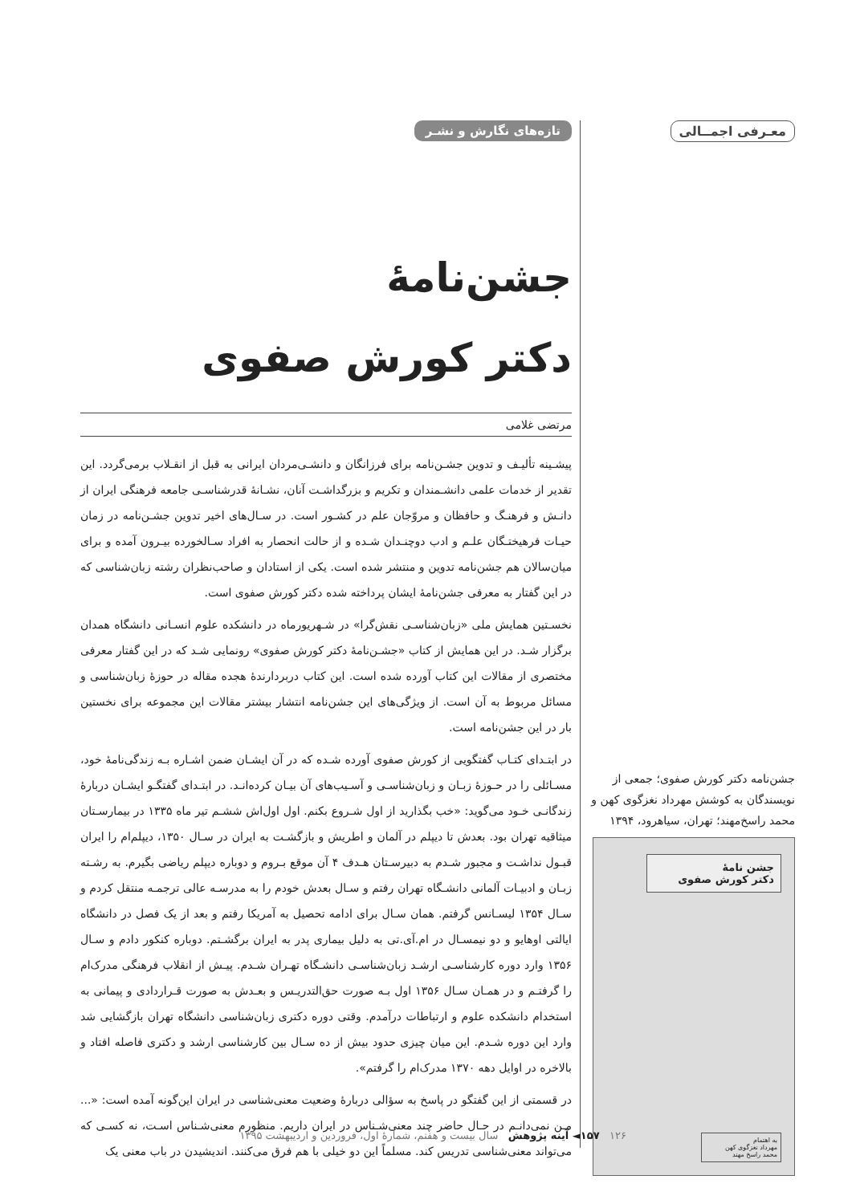معـرفی اجمــالی
جشن‌نامه دکتر کورش صفوی؛ جمعی از نویسندگان به کوشش مهرداد نغزگوی کهن و محمد راسخ‌مهند؛ تهران، سیاهرود، ۱۳۹۴
جشن نامهٔ
دکتر کورش صفوی
به اهتمام
مهرداد نغزگوی کهن
محمد راسخ مهند
تازه‌های نگارش و نشـر
جشن‌نامهٔ
دکتر کورش صفوی
مرتضی غلامی
پیشـینه تألیـف و تدوین جشـن‌نامه برای فرزانگان و دانشـی‌مردان ایرانی به قبل از انقـلاب برمی‌گردد. این تقدیر از خدمات علمی دانشـمندان و تکریم و بزرگداشـت آنان، نشـانهٔ قدرشناسـی جامعه فرهنگی ایران از دانـش و فرهنـگ و حافظان و مروّجان علم در کشـور است. در سـال‌های اخیر تدوین جشـن‌نامه در زمان حیـات فرهیختـگان علـم و ادب دوچنـدان شـده و از حالت انحصار به افراد سـالخورده بیـرون آمده و برای میان‌سالان هم جشن‌نامه تدوین و منتشر شده است. یکی از استادان و صاحب‌نظران رشته زبان‌شناسی که در این گفتار به معرفی جشن‌نامهٔ ایشان پرداخته شده دکتر کورش صفوی است.
نخسـتین همایش ملی «زبان‌شناسـی نقش‌گرا» در شـهریورماه در دانشکده علوم انسـانی دانشگاه همدان برگزار شـد. در این همایش از کتاب «جشـن‌نامهٔ دکتر کورش صفوی» رونمایی شـد که در این گفتار معرفی مختصری از مقالات این کتاب آورده شده است. این کتاب دربردارندهٔ هجده مقاله در حوزهٔ زبان‌شناسی و مسائل مربوط به آن است. از ویژگی‌های این جشن‌نامه انتشار بیشتر مقالات این مجموعه برای نخستین بار در این جشن‌نامه است.
در ابتـدای کتـاب گفتگویی از کورش صفوی آورده شـده که در آن ایشـان ضمن اشـاره بـه زندگی‌نامهٔ خود، مسـائلی را در حـوزهٔ زبـان و زبان‌شناسـی و آسـیب‌های آن بیـان کرده‌انـد. در ابتـدای گفتگـو ایشـان دربارهٔ زندگانـی خـود می‌گوید: «خب بگذارید از اول شـروع بکنم. اول اول‌اش ششـم تیر ماه ۱۳۳۵ در بیمارسـتان میثاقیه تهران بود. بعدش تا دیپلم در آلمان و اطریش و بازگشـت به ایران در سـال ۱۳۵۰، دیپلم‌ام را ایران قبـول نداشـت و مجبور شـدم به دبیرسـتان هـدف ۴ آن موقع بـروم و دوباره دیپلم ریاضی بگیرم. به رشـته زبـان و ادبیـات آلمانی دانشـگاه تهران رفتم و سـال بعدش خودم را به مدرسـه عالی ترجمـه منتقل کردم و سـال ۱۳۵۴ لیسـانس گرفتم. همان سـال برای ادامه تحصیل به آمریکا رفتم و بعد از یک فصل در دانشگاه ایالتی اوهایو و دو نیمسـال در ام.آی.تی به دلیل بیماری پدر به ایران برگشـتم. دوباره کنکور دادم و سـال ۱۳۵۶ وارد دوره کارشناسـی ارشـد زبان‌شناسـی دانشـگاه تهـران شـدم. پیـش از انقلاب فرهنگی مدرک‌ام را گرفتـم و در همـان سـال ۱۳۵۶ اول بـه صورت حق‌التدریـس و بعـدش به صورت قـراردادی و پیمانی به استخدام دانشکده علوم و ارتباطات درآمدم. وقتی دوره دکتری زبان‌شناسی دانشگاه تهران بازگشایی شد وارد این دوره شـدم. این میان چیزی حدود بیش از ده سـال بین کارشناسی ارشد و دکتری فاصله افتاد و بالاخره در اوایل دهه ۱۳۷۰ مدرک‌ام را گرفتم».
در قسمتی از این گفتگو در پاسخ به سؤالی دربارهٔ وضعیت معنی‌شناسی در ایران این‌گونه آمده است: «... مـن نمی‌دانـم در حـال حاضر چند معنی‌شـناس در ایران داریم. منظورم معنی‌شـناس اسـت، نه کسـی که می‌تواند معنی‌شناسی تدریس کند. مسلماً این دو خیلی با هم فرق می‌کنند. اندیشیدن در باب معنی یک
۱۲۶ ۱۵۷◄ آینه پژوهش سال بیست و هفتم، شمارهٔ اول، فروردین و اردیبهشت ۱۳۹۵